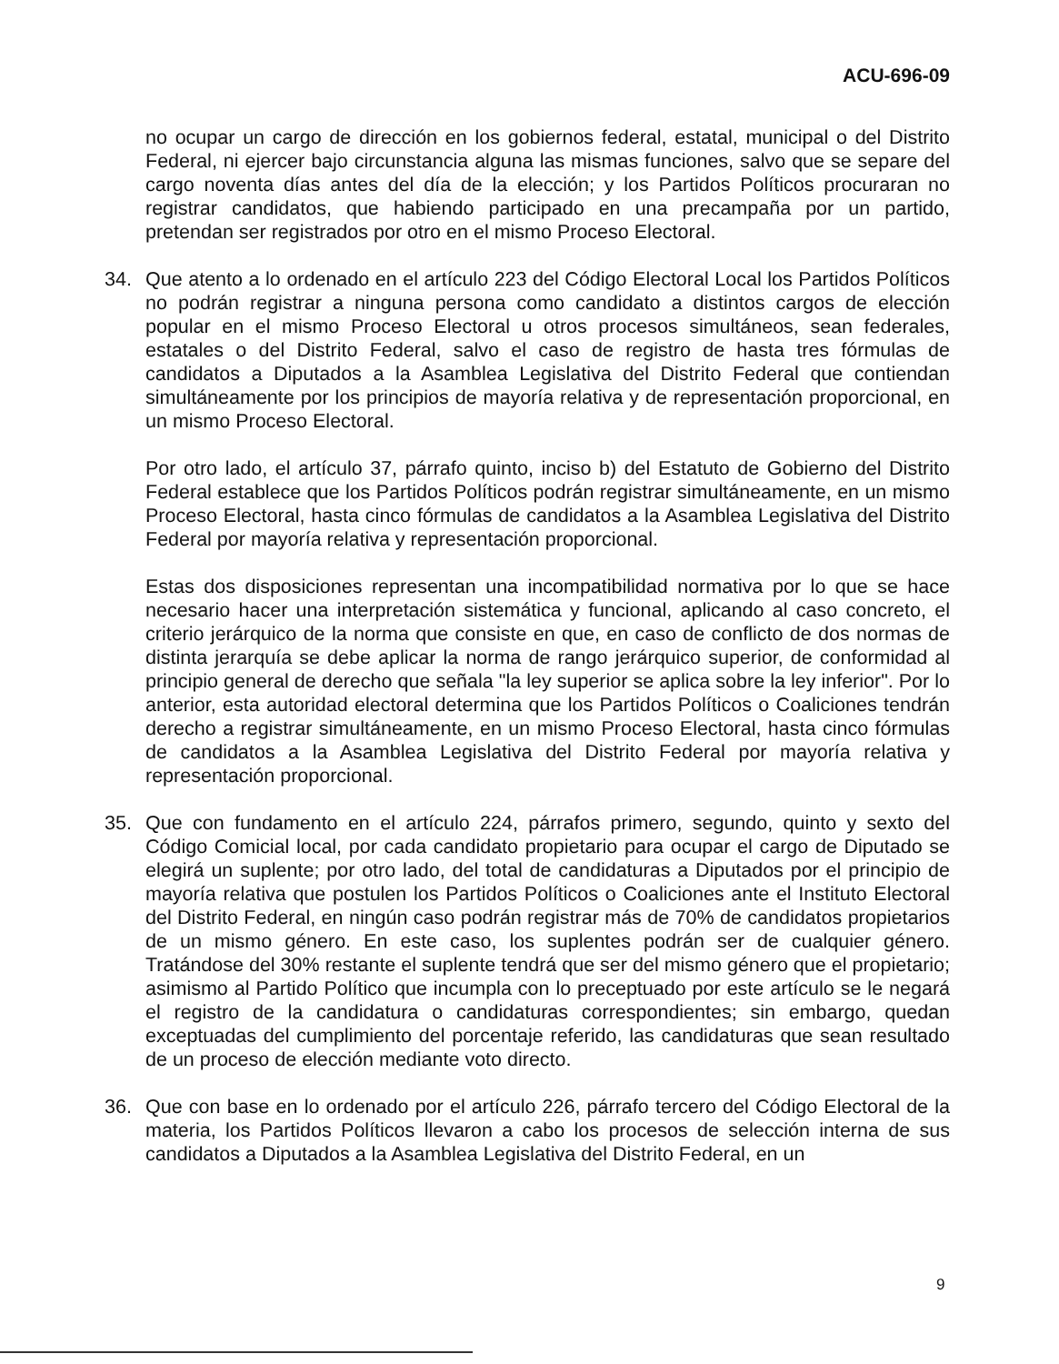ACU-696-09
no ocupar un cargo de dirección en los gobiernos federal, estatal, municipal o del Distrito Federal, ni ejercer bajo circunstancia alguna las mismas funciones, salvo que se separe del cargo noventa días antes del día de la elección; y los Partidos Políticos procuraran no registrar candidatos, que habiendo participado en una precampaña por un partido, pretendan ser registrados por otro en el mismo Proceso Electoral.
34. Que atento a lo ordenado en el artículo 223 del Código Electoral Local los Partidos Políticos no podrán registrar a ninguna persona como candidato a distintos cargos de elección popular en el mismo Proceso Electoral u otros procesos simultáneos, sean federales, estatales o del Distrito Federal, salvo el caso de registro de hasta tres fórmulas de candidatos a Diputados a la Asamblea Legislativa del Distrito Federal que contiendan simultáneamente por los principios de mayoría relativa y de representación proporcional, en un mismo Proceso Electoral.
Por otro lado, el artículo 37, párrafo quinto, inciso b) del Estatuto de Gobierno del Distrito Federal establece que los Partidos Políticos podrán registrar simultáneamente, en un mismo Proceso Electoral, hasta cinco fórmulas de candidatos a la Asamblea Legislativa del Distrito Federal por mayoría relativa y representación proporcional.
Estas dos disposiciones representan una incompatibilidad normativa por lo que se hace necesario hacer una interpretación sistemática y funcional, aplicando al caso concreto, el criterio jerárquico de la norma que consiste en que, en caso de conflicto de dos normas de distinta jerarquía se debe aplicar la norma de rango jerárquico superior, de conformidad al principio general de derecho que señala "la ley superior se aplica sobre la ley inferior". Por lo anterior, esta autoridad electoral determina que los Partidos Políticos o Coaliciones tendrán derecho a registrar simultáneamente, en un mismo Proceso Electoral, hasta cinco fórmulas de candidatos a la Asamblea Legislativa del Distrito Federal por mayoría relativa y representación proporcional.
35. Que con fundamento en el artículo 224, párrafos primero, segundo, quinto y sexto del Código Comicial local, por cada candidato propietario para ocupar el cargo de Diputado se elegirá un suplente; por otro lado, del total de candidaturas a Diputados por el principio de mayoría relativa que postulen los Partidos Políticos o Coaliciones ante el Instituto Electoral del Distrito Federal, en ningún caso podrán registrar más de 70% de candidatos propietarios de un mismo género. En este caso, los suplentes podrán ser de cualquier género. Tratándose del 30% restante el suplente tendrá que ser del mismo género que el propietario; asimismo al Partido Político que incumpla con lo preceptuado por este artículo se le negará el registro de la candidatura o candidaturas correspondientes; sin embargo, quedan exceptuadas del cumplimiento del porcentaje referido, las candidaturas que sean resultado de un proceso de elección mediante voto directo.
36. Que con base en lo ordenado por el artículo 226, párrafo tercero del Código Electoral de la materia, los Partidos Políticos llevaron a cabo los procesos de selección interna de sus candidatos a Diputados a la Asamblea Legislativa del Distrito Federal, en un
9